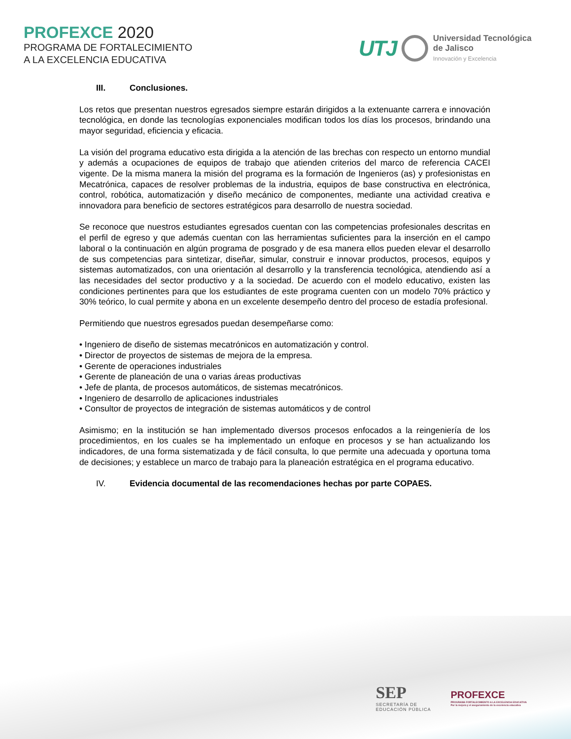PROFEXCE 2020
PROGRAMA DE FORTALECIMIENTO
A LA EXCELENCIA EDUCATIVA
UTJ
Universidad Tecnológica
de Jalisco
Innovación y Excelencia
III. Conclusiones.
Los retos que presentan nuestros egresados siempre estarán dirigidos a la extenuante carrera e innovación tecnológica, en donde las tecnologías exponenciales modifican todos los días los procesos, brindando una mayor seguridad, eficiencia y eficacia.
La visión del programa educativo esta dirigida a la atención de las brechas con respecto un entorno mundial y además a ocupaciones de equipos de trabajo que atienden criterios del marco de referencia CACEI vigente. De la misma manera la misión del programa es la formación de Ingenieros (as) y profesionistas en Mecatrónica, capaces de resolver problemas de la industria, equipos de base constructiva en electrónica, control, robótica, automatización y diseño mecánico de componentes, mediante una actividad creativa e innovadora para beneficio de sectores estratégicos para desarrollo de nuestra sociedad.
Se reconoce que nuestros estudiantes egresados cuentan con las competencias profesionales descritas en el perfil de egreso y que además cuentan con las herramientas suficientes para la inserción en el campo laboral o la continuación en algún programa de posgrado y de esa manera ellos pueden elevar el desarrollo de sus competencias para sintetizar, diseñar, simular, construir e innovar productos, procesos, equipos y sistemas automatizados, con una orientación al desarrollo y la transferencia tecnológica, atendiendo así a las necesidades del sector productivo y a la sociedad. De acuerdo con el modelo educativo, existen las condiciones pertinentes para que los estudiantes de este programa cuenten con un modelo 70% práctico y 30% teórico, lo cual permite y abona en un excelente desempeño dentro del proceso de estadía profesional.
Permitiendo que nuestros egresados puedan desempeñarse como:
• Ingeniero de diseño de sistemas mecatrónicos en automatización y control.
• Director de proyectos de sistemas de mejora de la empresa.
• Gerente de operaciones industriales
• Gerente de planeación de una o varias áreas productivas
• Jefe de planta, de procesos automáticos, de sistemas mecatrónicos.
• Ingeniero de desarrollo de aplicaciones industriales
• Consultor de proyectos de integración de sistemas automáticos y de control
Asimismo; en la institución se han implementado diversos procesos enfocados a la reingeniería de los procedimientos, en los cuales se ha implementado un enfoque en procesos y se han actualizando los indicadores, de una forma sistematizada y de fácil consulta, lo que permite una adecuada y oportuna toma de decisiones; y establece un marco de trabajo para la planeación estratégica en el programa educativo.
IV. Evidencia documental de las recomendaciones hechas por parte COPAES.
SEP
SECRETARÍA DE
EDUCACIÓN PÚBLICA
PROFEXCE
PROGRAMA FORTALECIMIENTO A LA EXCELENCIA EDUCATIVA
Por la mejora y el aseguramiento de la excelencia educativa